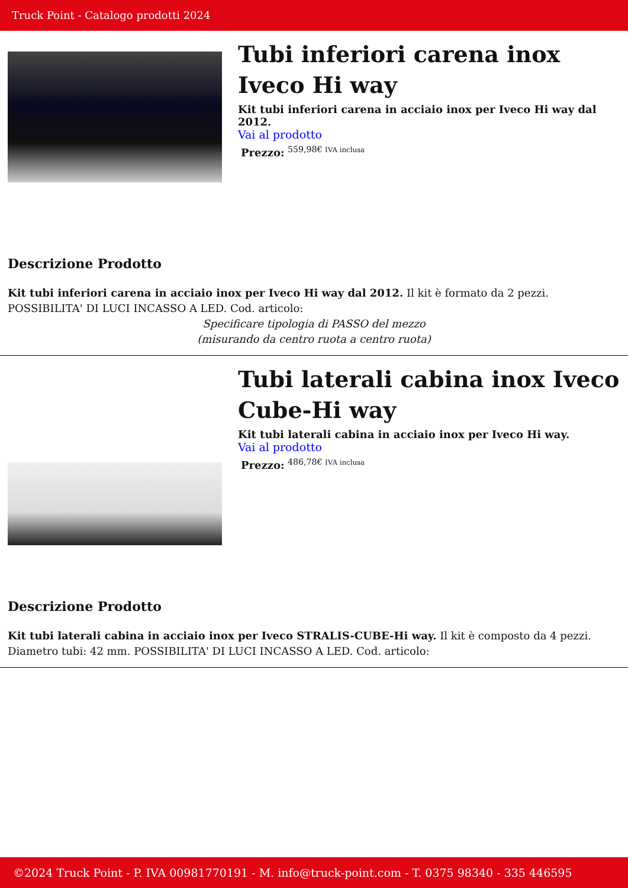Truck Point - Catalogo prodotti 2024
Tubi inferiori carena inox Iveco Hi way
Kit tubi inferiori carena in acciaio inox per Iveco Hi way dal 2012.
Vai al prodotto
Prezzo: <sup>559,98€ IVA inclusa</sup>
Descrizione Prodotto
Kit tubi inferiori carena in acciaio inox per Iveco Hi way dal 2012. Il kit è formato da 2 pezzi. POSSIBILITA' DI LUCI INCASSO A LED. Cod. articolo:
Specificare tipologia di PASSO del mezzo
(misurando da centro ruota a centro ruota)
Tubi laterali cabina inox Iveco Cube-Hi way
Kit tubi laterali cabina in acciaio inox per Iveco Hi way.
Vai al prodotto
Prezzo: <sup>486,78€ IVA inclusa</sup>
Descrizione Prodotto
Kit tubi laterali cabina in acciaio inox per Iveco STRALIS-CUBE-Hi way. Il kit è composto da 4 pezzi. Diametro tubi: 42 mm. POSSIBILITA' DI LUCI INCASSO A LED. Cod. articolo:
©2024 Truck Point - P. IVA 00981770191 - M. info@truck-point.com - T. 0375 98340 - 335 446595